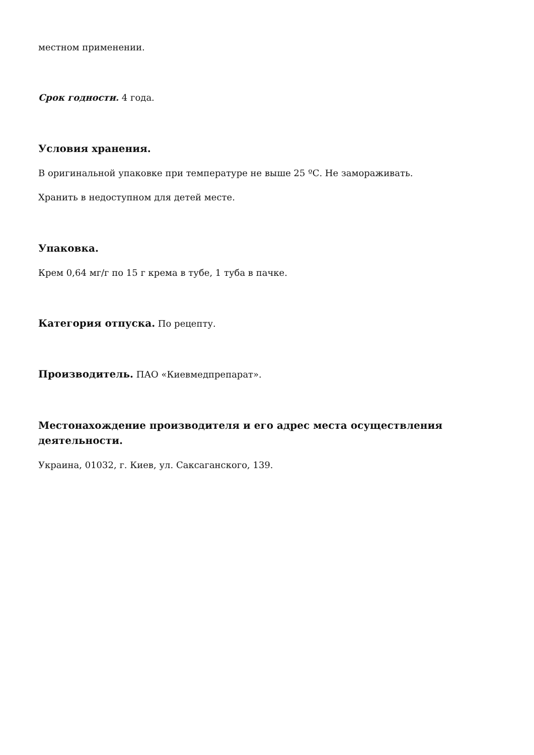местном применении.
Срок годности. 4 года.
Условия хранения.
В оригинальной упаковке при температуре не выше 25 ºС. Не замораживать.
Хранить в недоступном для детей месте.
Упаковка.
Крем 0,64 мг/г по 15 г крема в тубе, 1 туба в пачке.
Категория отпуска. По рецепту.
Производитель. ПАО «Киевмедпрепарат».
Местонахождение производителя и его адрес места осуществления деятельности.
Украина, 01032, г. Киев, ул. Саксаганского, 139.